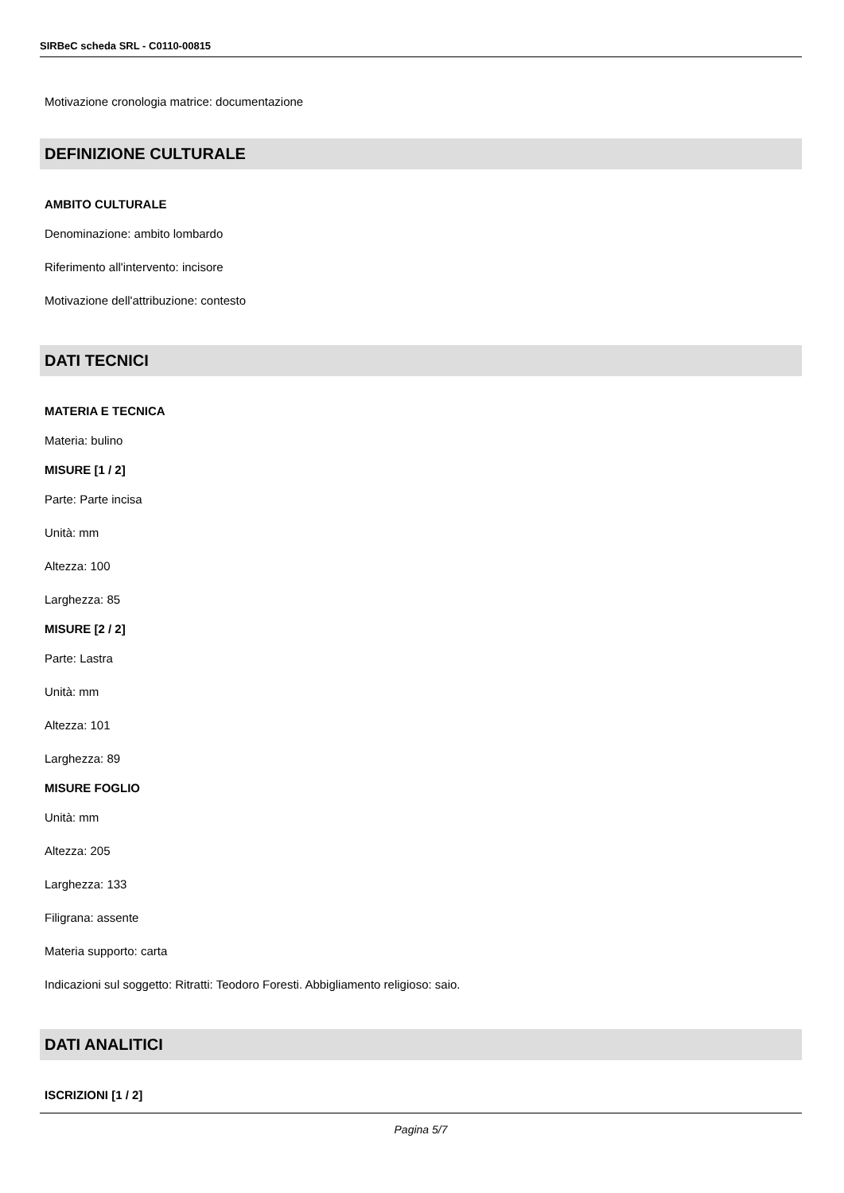SIRBeC scheda SRL - C0110-00815
Motivazione cronologia matrice: documentazione
DEFINIZIONE CULTURALE
AMBITO CULTURALE
Denominazione: ambito lombardo
Riferimento all'intervento: incisore
Motivazione dell'attribuzione: contesto
DATI TECNICI
MATERIA E TECNICA
Materia: bulino
MISURE [1 / 2]
Parte: Parte incisa
Unità: mm
Altezza: 100
Larghezza: 85
MISURE [2 / 2]
Parte: Lastra
Unità: mm
Altezza: 101
Larghezza: 89
MISURE FOGLIO
Unità: mm
Altezza: 205
Larghezza: 133
Filigrana: assente
Materia supporto: carta
Indicazioni sul soggetto: Ritratti: Teodoro Foresti. Abbigliamento religioso: saio.
DATI ANALITICI
ISCRIZIONI [1 / 2]
Pagina 5/7